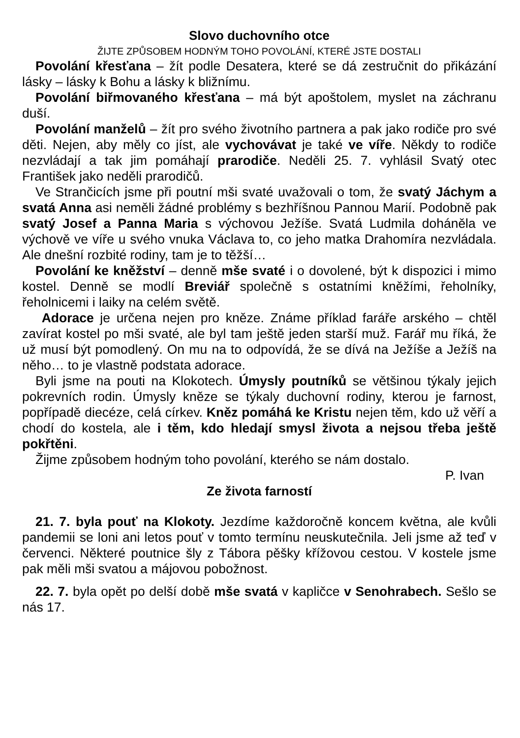Slovo duchovního otce
ŽIJTE ZPŮSOBEM HODNÝM TOHO POVOLÁNÍ, KTERÉ JSTE DOSTALI
Povolání křesťana – žít podle Desatera, které se dá zestručnit do přikázání lásky – lásky k Bohu a lásky k bližnímu.
Povolání biřmovaného křesťana – má být apoštolem, myslet na záchranu duší.
Povolání manželů – žít pro svého životního partnera a pak jako rodiče pro své děti. Nejen, aby měly co jíst, ale vychovávat je také ve víře. Někdy to rodiče nezvládají a tak jim pomáhají prarodiče. Neděli 25. 7. vyhlásil Svatý otec František jako neděli prarodičů.
Ve Strančicích jsme při poutní mši svaté uvažovali o tom, že svatý Jáchym a svatá Anna asi neměli žádné problémy s bezhříšnou Pannou Marií. Podobně pak svatý Josef a Panna Maria s výchovou Ježíše. Svatá Ludmila doháněla ve výchově ve víře u svého vnuka Václava to, co jeho matka Drahomíra nezvládala. Ale dnešní rozbité rodiny, tam je to těžší…
Povolání ke kněžství – denně mše svaté i o dovolené, být k dispozici i mimo kostel. Denně se modlí Breviář společně s ostatními kněžími, řeholníky, řeholnicemi i laiky na celém světě.
Adorace je určena nejen pro kněze. Známe příklad faráře arského – chtěl zavírat kostel po mši svaté, ale byl tam ještě jeden starší muž. Farář mu říká, že už musí být pomodlený. On mu na to odpovídá, že se dívá na Ježíše a Ježíš na něho… to je vlastně podstata adorace.
Byli jsme na pouti na Klokotech. Úmysly poutníků se většinou týkaly jejich pokrevních rodin. Úmysly kněze se týkaly duchovní rodiny, kterou je farnost, popřípadě diecéze, celá církev. Kněz pomáhá ke Kristu nejen těm, kdo už věří a chodí do kostela, ale i těm, kdo hledají smysl života a nejsou třeba ještě pokřtěni.
Žijme způsobem hodným toho povolání, kterého se nám dostalo.
P. Ivan
Ze života farností
21. 7. byla pouť na Klokoty. Jezdíme každoročně koncem května, ale kvůli pandemii se loni ani letos pouť v tomto termínu neuskutečnila. Jeli jsme až teď v červenci. Některé poutnice šly z Tábora pěšky křížovou cestou. V kostele jsme pak měli mši svatou a májovou pobožnost.
22. 7. byla opět po delší době mše svatá v kapličce v Senohrabech. Sešlo se nás 17.